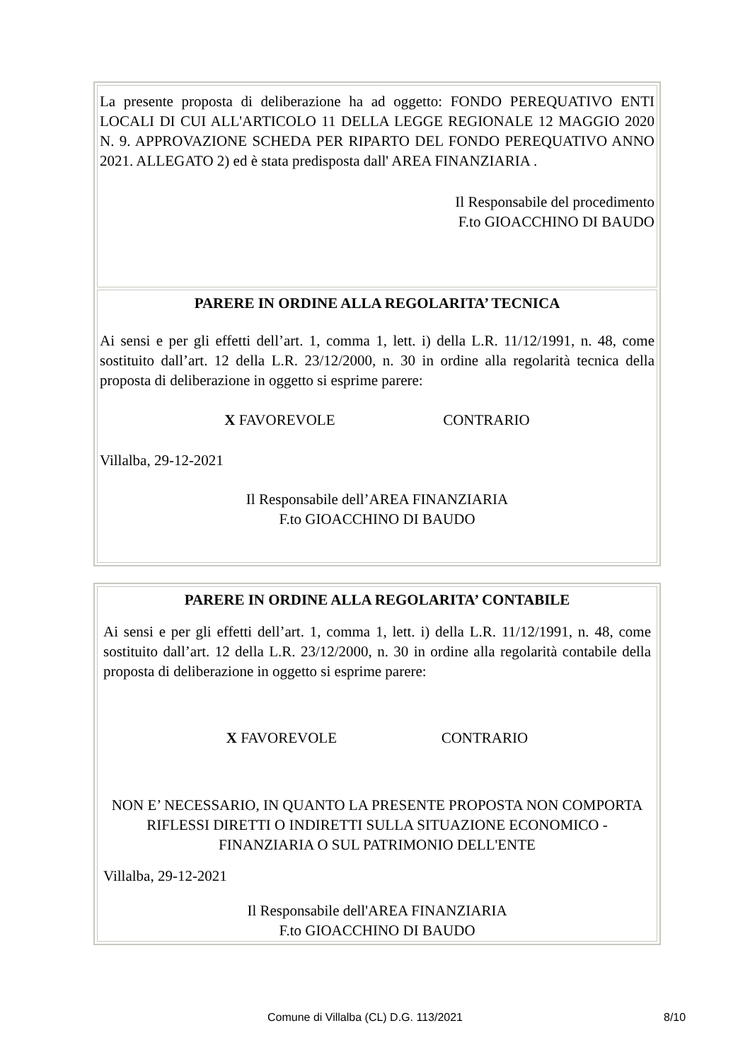La presente proposta di deliberazione ha ad oggetto: FONDO PEREQUATIVO ENTI LOCALI DI CUI ALL'ARTICOLO 11 DELLA LEGGE REGIONALE 12 MAGGIO 2020 N. 9. APPROVAZIONE SCHEDA PER RIPARTO DEL FONDO PEREQUATIVO ANNO 2021. ALLEGATO 2) ed è stata predisposta dall' AREA FINANZIARIA .
Il Responsabile del procedimento
F.to GIOACCHINO DI BAUDO
PARERE IN ORDINE ALLA REGOLARITA’ TECNICA
Ai sensi e per gli effetti dell’art. 1, comma 1, lett. i) della L.R. 11/12/1991, n. 48, come sostituito dall’art. 12 della L.R. 23/12/2000, n. 30 in ordine alla regolarità tecnica della proposta di deliberazione in oggetto si esprime parere:
X FAVOREVOLE CONTRARIO
Villalba, 29-12-2021
Il Responsabile dell’AREA FINANZIARIA
F.to GIOACCHINO DI BAUDO
PARERE IN ORDINE ALLA REGOLARITA’ CONTABILE
Ai sensi e per gli effetti dell’art. 1, comma 1, lett. i) della L.R. 11/12/1991, n. 48, come sostituito dall’art. 12 della L.R. 23/12/2000, n. 30 in ordine alla regolarità contabile della proposta di deliberazione in oggetto si esprime parere:
X FAVOREVOLE CONTRARIO
NON E’ NECESSARIO, IN QUANTO LA PRESENTE PROPOSTA NON COMPORTA RIFLESSI DIRETTI O INDIRETTI SULLA SITUAZIONE ECONOMICO - FINANZIARIA O SUL PATRIMONIO DELL'ENTE
Villalba, 29-12-2021
Il Responsabile dell'AREA FINANZIARIA
F.to GIOACCHINO DI BAUDO
Comune di Villalba (CL) D.G. 113/2021 8/10